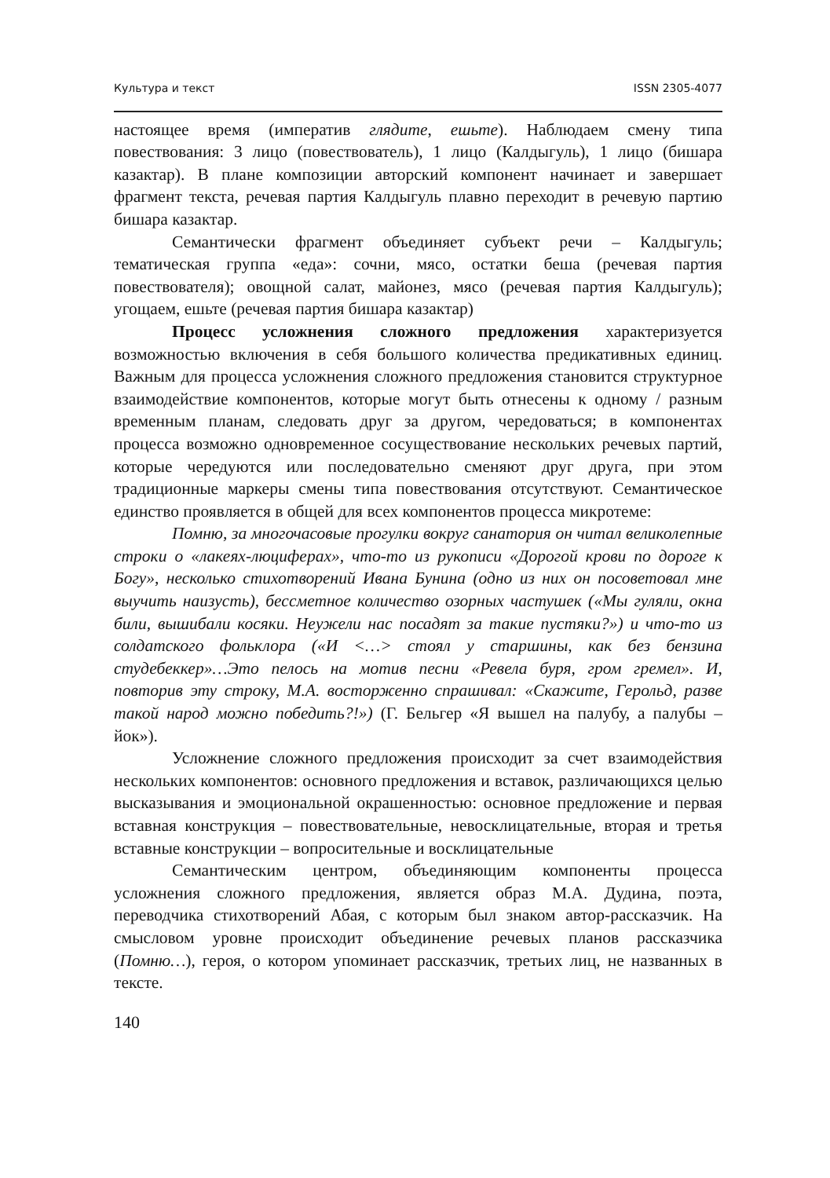Культура и текст ISSN 2305-4077
настоящее время (императив глядите, ешьте). Наблюдаем смену типа повествования: 3 лицо (повествователь), 1 лицо (Калдыгуль), 1 лицо (бишара казактар). В плане композиции авторский компонент начинает и завершает фрагмент текста, речевая партия Калдыгуль плавно переходит в речевую партию бишара казактар.
Семантически фрагмент объединяет субъект речи – Калдыгуль; тематическая группа «еда»: сочни, мясо, остатки беша (речевая партия повествователя); овощной салат, майонез, мясо (речевая партия Калдыгуль); угощаем, ешьте (речевая партия бишара казактар)
Процесс усложнения сложного предложения характеризуется возможностью включения в себя большого количества предикативных единиц. Важным для процесса усложнения сложного предложения становится структурное взаимодействие компонентов, которые могут быть отнесены к одному / разным временным планам, следовать друг за другом, чередоваться; в компонентах процесса возможно одновременное сосуществование нескольких речевых партий, которые чередуются или последовательно сменяют друг друга, при этом традиционные маркеры смены типа повествования отсутствуют. Семантическое единство проявляется в общей для всех компонентов процесса микротеме:
Помню, за многочасовые прогулки вокруг санатория он читал великолепные строки о «лакеях-люциферах», что-то из рукописи «Дорогой крови по дороге к Богу», несколько стихотворений Ивана Бунина (одно из них он посоветовал мне выучить наизусть), бессметное количество озорных частушек («Мы гуляли, окна били, вышибали косяки. Неужели нас посадят за такие пустяки?») и что-то из солдатского фольклора («И <…> стоял у старшины, как без бензина студебеккер»…Это пелось на мотив песни «Ревела буря, гром гремел». И, повторив эту строку, М.А. восторженно спрашивал: «Скажите, Герольд, разве такой народ можно победить?!») (Г. Бельгер «Я вышел на палубу, а палубы – йок»).
Усложнение сложного предложения происходит за счет взаимодействия нескольких компонентов: основного предложения и вставок, различающихся целью высказывания и эмоциональной окрашенностью: основное предложение и первая вставная конструкция – повествовательные, невосклицательные, вторая и третья вставные конструкции – вопросительные и восклицательные
Семантическим центром, объединяющим компоненты процесса усложнения сложного предложения, является образ М.А. Дудина, поэта, переводчика стихотворений Абая, с которым был знаком автор-рассказчик. На смысловом уровне происходит объединение речевых планов рассказчика (Помню…), героя, о котором упоминает рассказчик, третьих лиц, не названных в тексте.
140